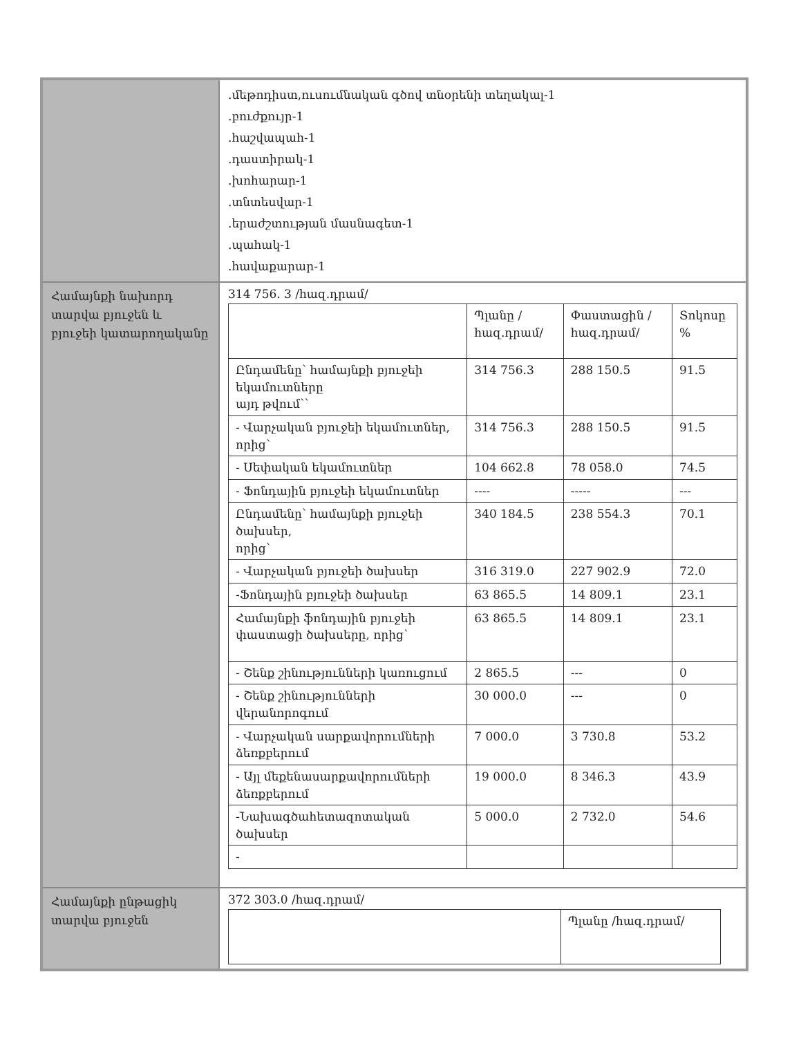| | .մեթոդիստ,ուսումնական գծով տնօրենի տեղակալ-1 .բուժքույր-1 .հաշվապահ-1 .դաստիրակ-1 .խոհարար-1 .տնտեսվար-1 .երաժշտության մասնագետ-1 .պահակ-1 .հավաքարար-1 |
| Համայնքի նախորդ տարվա բյուջեն և բյուջեի կատարողականը | 314 756. 3 /հազ.դրամ/ / / Պլանը /հազ.դրամ/ / Փաստացին /հազ.դրամ/ / Տոկոսը % / / Ընդամենը՝ համայնքի բյուջեի եկամուտները այդ թվում՝` / 314 756.3 / 288 150.5 / 91.5 / / - Վարչական բյուջեի եկամուտներ, որից՝ / 314 756.3 / 288 150.5 / 91.5 / / - Սեփական եկամուտներ / 104 662.8 / 78 058.0 / 74.5 / / - Ֆոնդային բյուջեի եկամուտներ / ---- / ----- / --- / / Ընդամենը՝ համայնքի բյուջեի ծախսեր, որից՝ / 340 184.5 / 238 554.3 / 70.1 / / - Վարչական բյուջեի ծախսեր / 316 319.0 / 227 902.9 / 72.0 / / -Ֆոնդային բյուջեի ծախսեր / 63 865.5 / 14 809.1 / 23.1 / / Համայնքի ֆոնդային բյուջեի փաստացի ծախսերը, որից՝ / 63 865.5 / 14 809.1 / 23.1 / / - Շենք շինությունների կառուցում / 2 865.5 / --- / 0 / / - Շենք շինությունների վերանորոգում / 30 000.0 / --- / 0 / / - Վարչական սարքավորումների ձեռքբերում / 7 000.0 / 3 730.8 / 53.2 / / - Այլ մեքենասարքավորումների ձեռքբերում / 19 000.0 / 8 346.3 / 43.9 / / -Նախագծահետազոտական ծախսեր / 5 000.0 / 2 732.0 / 54.6 / / - / / / / |
| Համայնքի ընթացիկ տարվա բյուջեն | 372 303.0 /հազ.դրամ/ / / Պլանը /հազ.դրամ/ / / |